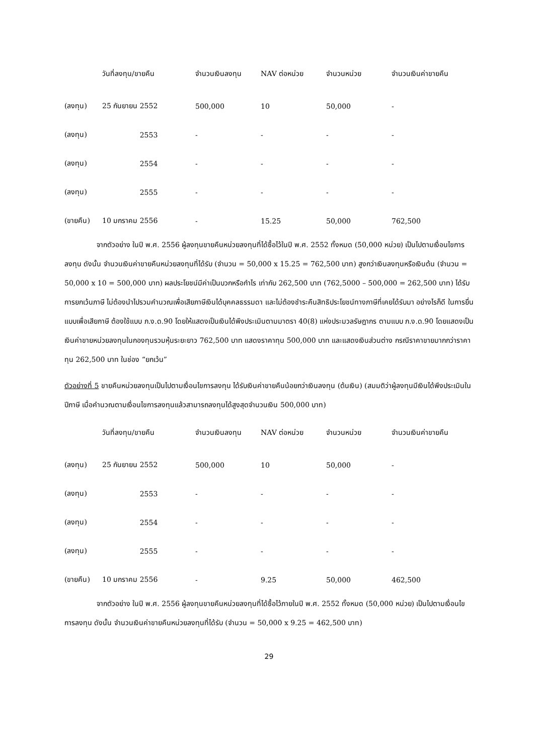| | วันที่ลงทุน/ขายคืน | จำนวนเงินลงทุน | NAV ต่อหน่วย | จำนวนหน่วย | จำนวนเงินค่าขายคืน |
| --- | --- | --- | --- | --- | --- |
| (ลงทุน) | 25 กันยายน 2552 | 500,000 | 10 | 50,000 | - |
| (ลงทุน) | 2553 | - | - | - | - |
| (ลงทุน) | 2554 | - | - | - | - |
| (ลงทุน) | 2555 | - | - | - | - |
| (ขายคืน) | 10 มกราคม 2556 | - | 15.25 | 50,000 | 762,500 |
จากตัวอย่าง ในปี พ.ศ. 2556 ผู้ลงทุนขายคืนหน่วยลงทุนที่ได้ซื้อไว้ในปี พ.ศ. 2552 ทั้งหมด (50,000 หน่วย) เป็นไปตามเงื่อนไขการลงทุน ดังนั้น จำนวนเงินค่าขายคืนหน่วยลงทุนที่ได้รับ (จำนวน = 50,000 x 15.25 = 762,500 บาท) สูงกว่าเงินลงทุนหรือเงินต้น (จำนวน = 50,000 x 10 = 500,000 บาท) ผลประโยชน์มีค่าเป็นบวกหรือกำไร เท่ากับ 262,500 บาท (762,5000 – 500,000 = 262,500 บาท) ได้รับการยกเว้นภาษี ไม่ต้องนำไปรวมคำนวณเพื่อเสียภาษีเงินได้บุคคลธรรมดา และไม่ต้องชำระคืนสิทธิประโยชน์ทางภาษีที่เคยได้รับมา อย่างไรก็ดี ในการยื่นแบบเพื่อเสียภาษี ต้องใช้แบบ ภ.ง.ด.90 โดยให้แสดงเป็นเงินได้พึงประเมินตามมาตรา 40(8) แห่งประมวลรัษฎากร ตามแบบ ภ.ง.ด.90 โดยแสดงเป็นเงินค่าขายหน่วยลงทุนในกองทุนรวมหุ้นระยะยาว 762,500 บาท แสดงราคาทุน 500,000 บาท และแสดงเงินส่วนต่าง กรณีราคาขายมากกว่าราคาทุน 262,500 บาท ในช่อง “ยกเว้น”
ตัวอย่างที่ 5 ขายคืนหน่วยลงทุนเป็นไปตามเงื่อนไขการลงทุน ได้รับเงินค่าขายคืนน้อยกว่าเงินลงทุน (ต้นเงิน) (สมมติว่าผู้ลงทุนมีเงินได้พึงประเมินในปีภาษี เมื่อคำนวณตามเงื่อนไขการลงทุนแล้วสามารถลงทุนได้สูงสุดจำนวนเงิน 500,000 บาท)
| | วันที่ลงทุน/ขายคืน | จำนวนเงินลงทุน | NAV ต่อหน่วย | จำนวนหน่วย | จำนวนเงินค่าขายคืน |
| --- | --- | --- | --- | --- | --- |
| (ลงทุน) | 25 กันยายน 2552 | 500,000 | 10 | 50,000 | - |
| (ลงทุน) | 2553 | - | - | - | - |
| (ลงทุน) | 2554 | - | - | - | - |
| (ลงทุน) | 2555 | - | - | - | - |
| (ขายคืน) | 10 มกราคม 2556 | - | 9.25 | 50,000 | 462,500 |
จากตัวอย่าง ในปี พ.ศ. 2556 ผู้ลงทุนขายคืนหน่วยลงทุนที่ได้ซื้อไว้ภายในปี พ.ศ. 2552 ทั้งหมด (50,000 หน่วย) เป็นไปตามเงื่อนไขการลงทุน ดังนั้น จำนวนเงินค่าขายคืนหน่วยลงทุนที่ได้รับ (จำนวน = 50,000 x 9.25 = 462,500 บาท)
29